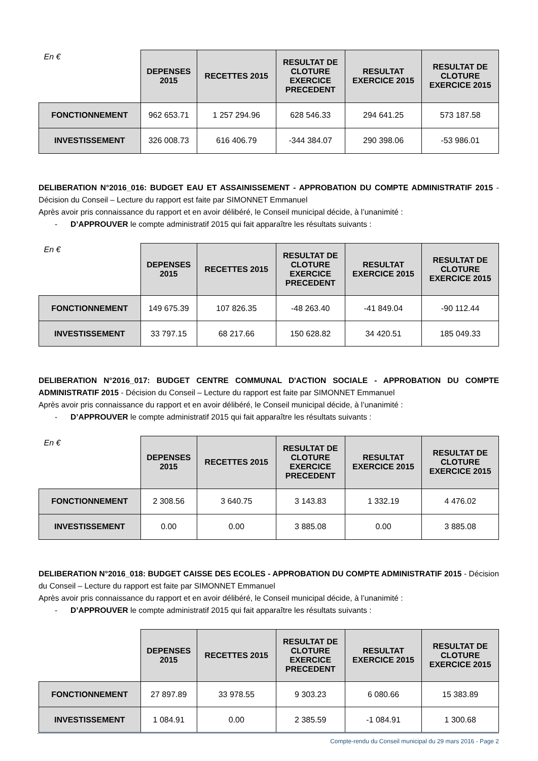| En € | DEPENSES 2015 | RECETTES 2015 | RESULTAT DE CLOTURE EXERCICE PRECEDENT | RESULTAT EXERCICE 2015 | RESULTAT DE CLOTURE EXERCICE 2015 |
| --- | --- | --- | --- | --- | --- |
| FONCTIONNEMENT | 962 653.71 | 1 257 294.96 | 628 546.33 | 294 641.25 | 573 187.58 |
| INVESTISSEMENT | 326 008.73 | 616 406.79 | -344 384.07 | 290 398.06 | -53 986.01 |
DELIBERATION N°2016_016: BUDGET EAU ET ASSAINISSEMENT - APPROBATION DU COMPTE ADMINISTRATIF 2015 - Décision du Conseil – Lecture du rapport est faite par SIMONNET Emmanuel
Après avoir pris connaissance du rapport et en avoir délibéré, le Conseil municipal décide, à l’unanimité :
- D’APPROUVER le compte administratif 2015 qui fait apparaître les résultats suivants :
| En € | DEPENSES 2015 | RECETTES 2015 | RESULTAT DE CLOTURE EXERCICE PRECEDENT | RESULTAT EXERCICE 2015 | RESULTAT DE CLOTURE EXERCICE 2015 |
| --- | --- | --- | --- | --- | --- |
| FONCTIONNEMENT | 149 675.39 | 107 826.35 | -48 263.40 | -41 849.04 | -90 112.44 |
| INVESTISSEMENT | 33 797.15 | 68 217.66 | 150 628.82 | 34 420.51 | 185 049.33 |
DELIBERATION N°2016_017: BUDGET CENTRE COMMUNAL D'ACTION SOCIALE - APPROBATION DU COMPTE ADMINISTRATIF 2015 - Décision du Conseil – Lecture du rapport est faite par SIMONNET Emmanuel
Après avoir pris connaissance du rapport et en avoir délibéré, le Conseil municipal décide, à l’unanimité :
- D’APPROUVER le compte administratif 2015 qui fait apparaître les résultats suivants :
| En € | DEPENSES 2015 | RECETTES 2015 | RESULTAT DE CLOTURE EXERCICE PRECEDENT | RESULTAT EXERCICE 2015 | RESULTAT DE CLOTURE EXERCICE 2015 |
| --- | --- | --- | --- | --- | --- |
| FONCTIONNEMENT | 2 308.56 | 3 640.75 | 3 143.83 | 1 332.19 | 4 476.02 |
| INVESTISSEMENT | 0.00 | 0.00 | 3 885.08 | 0.00 | 3 885.08 |
DELIBERATION N°2016_018: BUDGET CAISSE DES ECOLES - APPROBATION DU COMPTE ADMINISTRATIF 2015 - Décision du Conseil – Lecture du rapport est faite par SIMONNET Emmanuel
Après avoir pris connaissance du rapport et en avoir délibéré, le Conseil municipal décide, à l’unanimité :
- D’APPROUVER le compte administratif 2015 qui fait apparaître les résultats suivants :
| | DEPENSES 2015 | RECETTES 2015 | RESULTAT DE CLOTURE EXERCICE PRECEDENT | RESULTAT EXERCICE 2015 | RESULTAT DE CLOTURE EXERCICE 2015 |
| --- | --- | --- | --- | --- | --- |
| FONCTIONNEMENT | 27 897.89 | 33 978.55 | 9 303.23 | 6 080.66 | 15 383.89 |
| INVESTISSEMENT | 1 084.91 | 0.00 | 2 385.59 | -1 084.91 | 1 300.68 |
Compte-rendu du Conseil municipal du 29 mars 2016 - Page 2